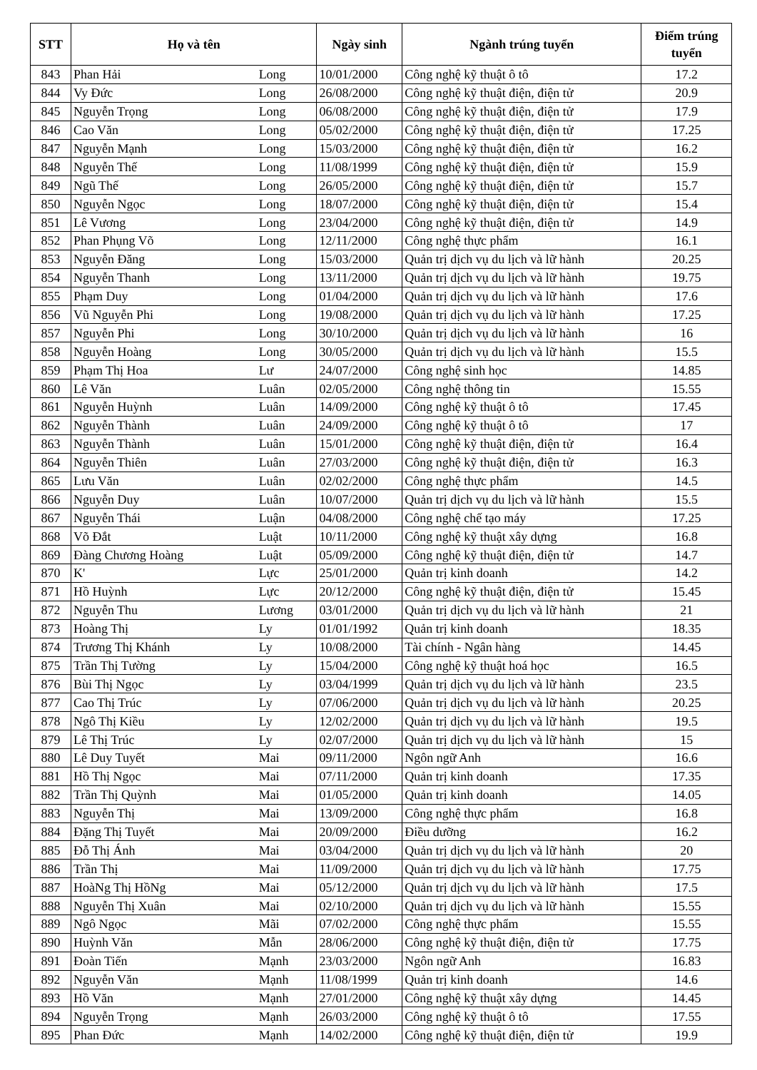| STT | Họ và tên | | Ngày sinh | Ngành trúng tuyển | Điểm trúng tuyển |
| --- | --- | --- | --- | --- | --- |
| 843 | Phan Hải | Long | 10/01/2000 | Công nghệ kỹ thuật ô tô | 17.2 |
| 844 | Vy Đức | Long | 26/08/2000 | Công nghệ kỹ thuật điện, điện tử | 20.9 |
| 845 | Nguyễn Trọng | Long | 06/08/2000 | Công nghệ kỹ thuật điện, điện tử | 17.9 |
| 846 | Cao Văn | Long | 05/02/2000 | Công nghệ kỹ thuật điện, điện tử | 17.25 |
| 847 | Nguyễn Mạnh | Long | 15/03/2000 | Công nghệ kỹ thuật điện, điện tử | 16.2 |
| 848 | Nguyễn Thế | Long | 11/08/1999 | Công nghệ kỹ thuật điện, điện tử | 15.9 |
| 849 | Ngũ Thế | Long | 26/05/2000 | Công nghệ kỹ thuật điện, điện tử | 15.7 |
| 850 | Nguyễn Ngọc | Long | 18/07/2000 | Công nghệ kỹ thuật điện, điện tử | 15.4 |
| 851 | Lê Vương | Long | 23/04/2000 | Công nghệ kỹ thuật điện, điện tử | 14.9 |
| 852 | Phan Phụng Võ | Long | 12/11/2000 | Công nghệ thực phẩm | 16.1 |
| 853 | Nguyễn Đăng | Long | 15/03/2000 | Quản trị dịch vụ du lịch và lữ hành | 20.25 |
| 854 | Nguyễn Thanh | Long | 13/11/2000 | Quản trị dịch vụ du lịch và lữ hành | 19.75 |
| 855 | Phạm Duy | Long | 01/04/2000 | Quản trị dịch vụ du lịch và lữ hành | 17.6 |
| 856 | Vũ Nguyễn Phi | Long | 19/08/2000 | Quản trị dịch vụ du lịch và lữ hành | 17.25 |
| 857 | Nguyễn Phi | Long | 30/10/2000 | Quản trị dịch vụ du lịch và lữ hành | 16 |
| 858 | Nguyễn Hoàng | Long | 30/05/2000 | Quản trị dịch vụ du lịch và lữ hành | 15.5 |
| 859 | Phạm Thị Hoa | Lư | 24/07/2000 | Công nghệ sinh học | 14.85 |
| 860 | Lê Văn | Luân | 02/05/2000 | Công nghệ thông tin | 15.55 |
| 861 | Nguyễn Huỳnh | Luân | 14/09/2000 | Công nghệ kỹ thuật ô tô | 17.45 |
| 862 | Nguyễn Thành | Luân | 24/09/2000 | Công nghệ kỹ thuật ô tô | 17 |
| 863 | Nguyễn Thành | Luân | 15/01/2000 | Công nghệ kỹ thuật điện, điện tử | 16.4 |
| 864 | Nguyễn Thiên | Luân | 27/03/2000 | Công nghệ kỹ thuật điện, điện tử | 16.3 |
| 865 | Lưu Văn | Luân | 02/02/2000 | Công nghệ thực phẩm | 14.5 |
| 866 | Nguyễn Duy | Luân | 10/07/2000 | Quản trị dịch vụ du lịch và lữ hành | 15.5 |
| 867 | Nguyễn Thái | Luận | 04/08/2000 | Công nghệ chế tạo máy | 17.25 |
| 868 | Võ Đắt | Luật | 10/11/2000 | Công nghệ kỹ thuật xây dựng | 16.8 |
| 869 | Đàng Chương Hoàng | Luật | 05/09/2000 | Công nghệ kỹ thuật điện, điện tử | 14.7 |
| 870 | K' | Lực | 25/01/2000 | Quản trị kinh doanh | 14.2 |
| 871 | Hồ Huỳnh | Lực | 20/12/2000 | Công nghệ kỹ thuật điện, điện tử | 15.45 |
| 872 | Nguyễn Thu | Lương | 03/01/2000 | Quản trị dịch vụ du lịch và lữ hành | 21 |
| 873 | Hoàng Thị | Ly | 01/01/1992 | Quản trị kinh doanh | 18.35 |
| 874 | Trương Thị Khánh | Ly | 10/08/2000 | Tài chính - Ngân hàng | 14.45 |
| 875 | Trần Thị Tường | Ly | 15/04/2000 | Công nghệ kỹ thuật hoá học | 16.5 |
| 876 | Bùi Thị Ngọc | Ly | 03/04/1999 | Quản trị dịch vụ du lịch và lữ hành | 23.5 |
| 877 | Cao Thị Trúc | Ly | 07/06/2000 | Quản trị dịch vụ du lịch và lữ hành | 20.25 |
| 878 | Ngô Thị Kiều | Ly | 12/02/2000 | Quản trị dịch vụ du lịch và lữ hành | 19.5 |
| 879 | Lê Thị Trúc | Ly | 02/07/2000 | Quản trị dịch vụ du lịch và lữ hành | 15 |
| 880 | Lê Duy Tuyết | Mai | 09/11/2000 | Ngôn ngữ Anh | 16.6 |
| 881 | Hồ Thị Ngọc | Mai | 07/11/2000 | Quản trị kinh doanh | 17.35 |
| 882 | Trần Thị Quỳnh | Mai | 01/05/2000 | Quản trị kinh doanh | 14.05 |
| 883 | Nguyễn Thị | Mai | 13/09/2000 | Công nghệ thực phẩm | 16.8 |
| 884 | Đặng Thị Tuyết | Mai | 20/09/2000 | Điều dưỡng | 16.2 |
| 885 | Đỗ Thị Ánh | Mai | 03/04/2000 | Quản trị dịch vụ du lịch và lữ hành | 20 |
| 886 | Trần Thị | Mai | 11/09/2000 | Quản trị dịch vụ du lịch và lữ hành | 17.75 |
| 887 | HoàNg Thị HồNg | Mai | 05/12/2000 | Quản trị dịch vụ du lịch và lữ hành | 17.5 |
| 888 | Nguyễn Thị Xuân | Mai | 02/10/2000 | Quản trị dịch vụ du lịch và lữ hành | 15.55 |
| 889 | Ngô Ngọc | Mãi | 07/02/2000 | Công nghệ thực phẩm | 15.55 |
| 890 | Huỳnh Văn | Mẫn | 28/06/2000 | Công nghệ kỹ thuật điện, điện tử | 17.75 |
| 891 | Đoàn Tiến | Mạnh | 23/03/2000 | Ngôn ngữ Anh | 16.83 |
| 892 | Nguyễn Văn | Mạnh | 11/08/1999 | Quản trị kinh doanh | 14.6 |
| 893 | Hồ Văn | Mạnh | 27/01/2000 | Công nghệ kỹ thuật xây dựng | 14.45 |
| 894 | Nguyễn Trọng | Mạnh | 26/03/2000 | Công nghệ kỹ thuật ô tô | 17.55 |
| 895 | Phan Đức | Mạnh | 14/02/2000 | Công nghệ kỹ thuật điện, điện tử | 19.9 |